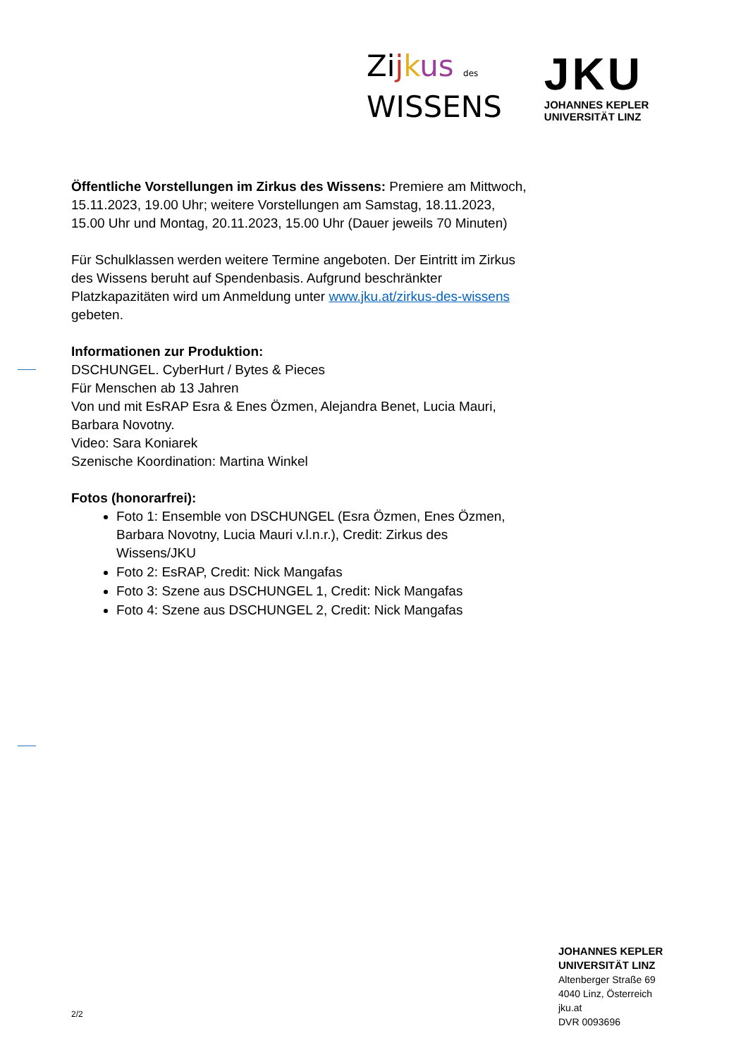Zijkus des
WISSENS
JKU
JOHANNES KEPLER
UNIVERSITÄT LINZ
Öffentliche Vorstellungen im Zirkus des Wissens: Premiere am Mittwoch, 15.11.2023, 19.00 Uhr; weitere Vorstellungen am Samstag, 18.11.2023, 15.00 Uhr und Montag, 20.11.2023, 15.00 Uhr (Dauer jeweils 70 Minuten)
Für Schulklassen werden weitere Termine angeboten. Der Eintritt im Zirkus des Wissens beruht auf Spendenbasis. Aufgrund beschränkter Platzkapazitäten wird um Anmeldung unter www.jku.at/zirkus-des-wissens gebeten.
Informationen zur Produktion:
DSCHUNGEL. CyberHurt / Bytes & Pieces
Für Menschen ab 13 Jahren
Von und mit EsRAP Esra & Enes Özmen, Alejandra Benet, Lucia Mauri, Barbara Novotny.
Video: Sara Koniarek
Szenische Koordination: Martina Winkel
Fotos (honorarfrei):
Foto 1: Ensemble von DSCHUNGEL (Esra Özmen, Enes Özmen, Barbara Novotny, Lucia Mauri v.l.n.r.), Credit: Zirkus des Wissens/JKU
Foto 2: EsRAP, Credit: Nick Mangafas
Foto 3: Szene aus DSCHUNGEL 1, Credit: Nick Mangafas
Foto 4: Szene aus DSCHUNGEL 2, Credit: Nick Mangafas
2/2
JOHANNES KEPLER
UNIVERSITÄT LINZ
Altenberger Straße 69
4040 Linz, Österreich
jku.at
DVR 0093696